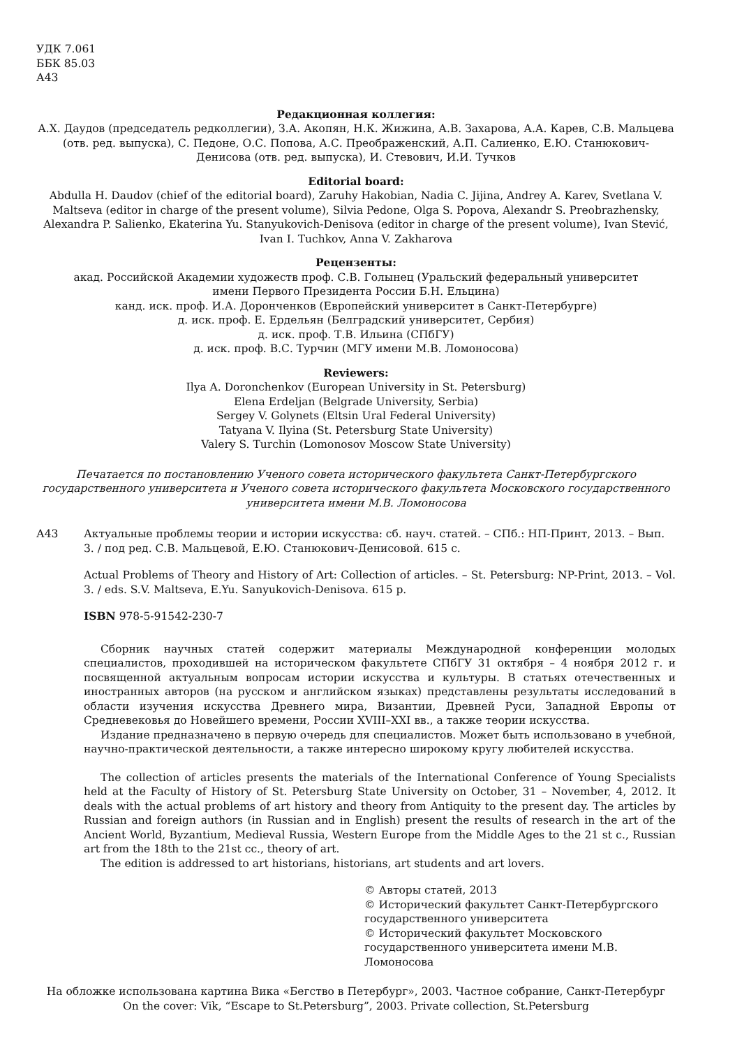УДК 7.061
ББК 85.03
А43
Редакционная коллегия:
А.Х. Даудов (председатель редколлегии), З.А. Акопян, Н.К. Жижина, А.В. Захарова, А.А. Карев, С.В. Мальцева (отв. ред. выпуска), С. Педоне, О.С. Попова, А.С. Преображенский, А.П. Салиенко, Е.Ю. Станюкович-Денисова (отв. ред. выпуска), И. Стевович, И.И. Тучков
Editorial board:
Abdulla H. Daudov (chief of the editorial board), Zaruhy Hakobian, Nadia C. Jijina, Andrey A. Karev, Svetlana V. Maltseva (editor in charge of the present volume), Silvia Pedone, Olga S. Popova, Alexandr S. Preobrazhensky, Alexandra P. Salienko, Ekaterina Yu. Stanyukovich-Denisova (editor in charge of the present volume), Ivan Stević, Ivan I. Tuchkov, Anna V. Zakharova
Рецензенты:
акад. Российской Академии художеств проф. С.В. Голынец (Уральский федеральный университет
имени Первого Президента России Б.Н. Ельцина)
канд. иск. проф. И.А. Доронченков (Европейский университет в Санкт-Петербурге)
д. иск. проф. Е. Ердельян (Белградский университет, Сербия)
д. иск. проф. Т.В. Ильина (СПбГУ)
д. иск. проф. В.С. Турчин (МГУ имени М.В. Ломоносова)
Reviewers:
Ilya A. Doronchenkov (European University in St. Petersburg)
Elena Erdeljan (Belgrade University, Serbia)
Sergey V. Golynets (Eltsin Ural Federal University)
Tatyana V. Ilyina (St. Petersburg State University)
Valery S. Turchin (Lomonosov Moscow State University)
Печатается по постановлению Ученого совета исторического факультета Санкт-Петербургского государственного университета и Ученого совета исторического факультета Московского государственного университета имени М.В. Ломоносова
А43 Актуальные проблемы теории и истории искусства: сб. науч. статей. – СПб.: НП-Принт, 2013. – Вып. 3. / под ред. С.В. Мальцевой, Е.Ю. Станюкович-Денисовой. 615 с.
Actual Problems of Theory and History of Art: Collection of articles. – St. Petersburg: NP-Print, 2013. – Vol. 3. / eds. S.V. Maltseva, E.Yu. Sanyukovich-Denisova. 615 p.
ISBN 978-5-91542-230-7
Сборник научных статей содержит материалы Международной конференции молодых специалистов, проходившей на историческом факультете СПбГУ 31 октября – 4 ноября 2012 г. и посвященной актуальным вопросам истории искусства и культуры. В статьях отечественных и иностранных авторов (на русском и английском языках) представлены результаты исследований в области изучения искусства Древнего мира, Византии, Древней Руси, Западной Европы от Средневековья до Новейшего времени, России XVIII–XXI вв., а также теории искусства.
Издание предназначено в первую очередь для специалистов. Может быть использовано в учебной, научно-практической деятельности, а также интересно широкому кругу любителей искусства.
The collection of articles presents the materials of the International Conference of Young Specialists held at the Faculty of History of St. Petersburg State University on October, 31 – November, 4, 2012. It deals with the actual problems of art history and theory from Antiquity to the present day. The articles by Russian and foreign authors (in Russian and in English) present the results of research in the art of the Ancient World, Byzantium, Medieval Russia, Western Europe from the Middle Ages to the 21 st c., Russian art from the 18th to the 21st cc., theory of art.
The edition is addressed to art historians, historians, art students and art lovers.
© Авторы статей, 2013
© Исторический факультет Санкт-Петербургского
государственного университета
© Исторический факультет Московского
государственного университета имени М.В. Ломоносова
На обложке использована картина Вика «Бегство в Петербург», 2003. Частное собрание, Санкт-Петербург
On the cover: Vik, “Escape to St.Petersburg”, 2003. Private collection, St.Petersburg